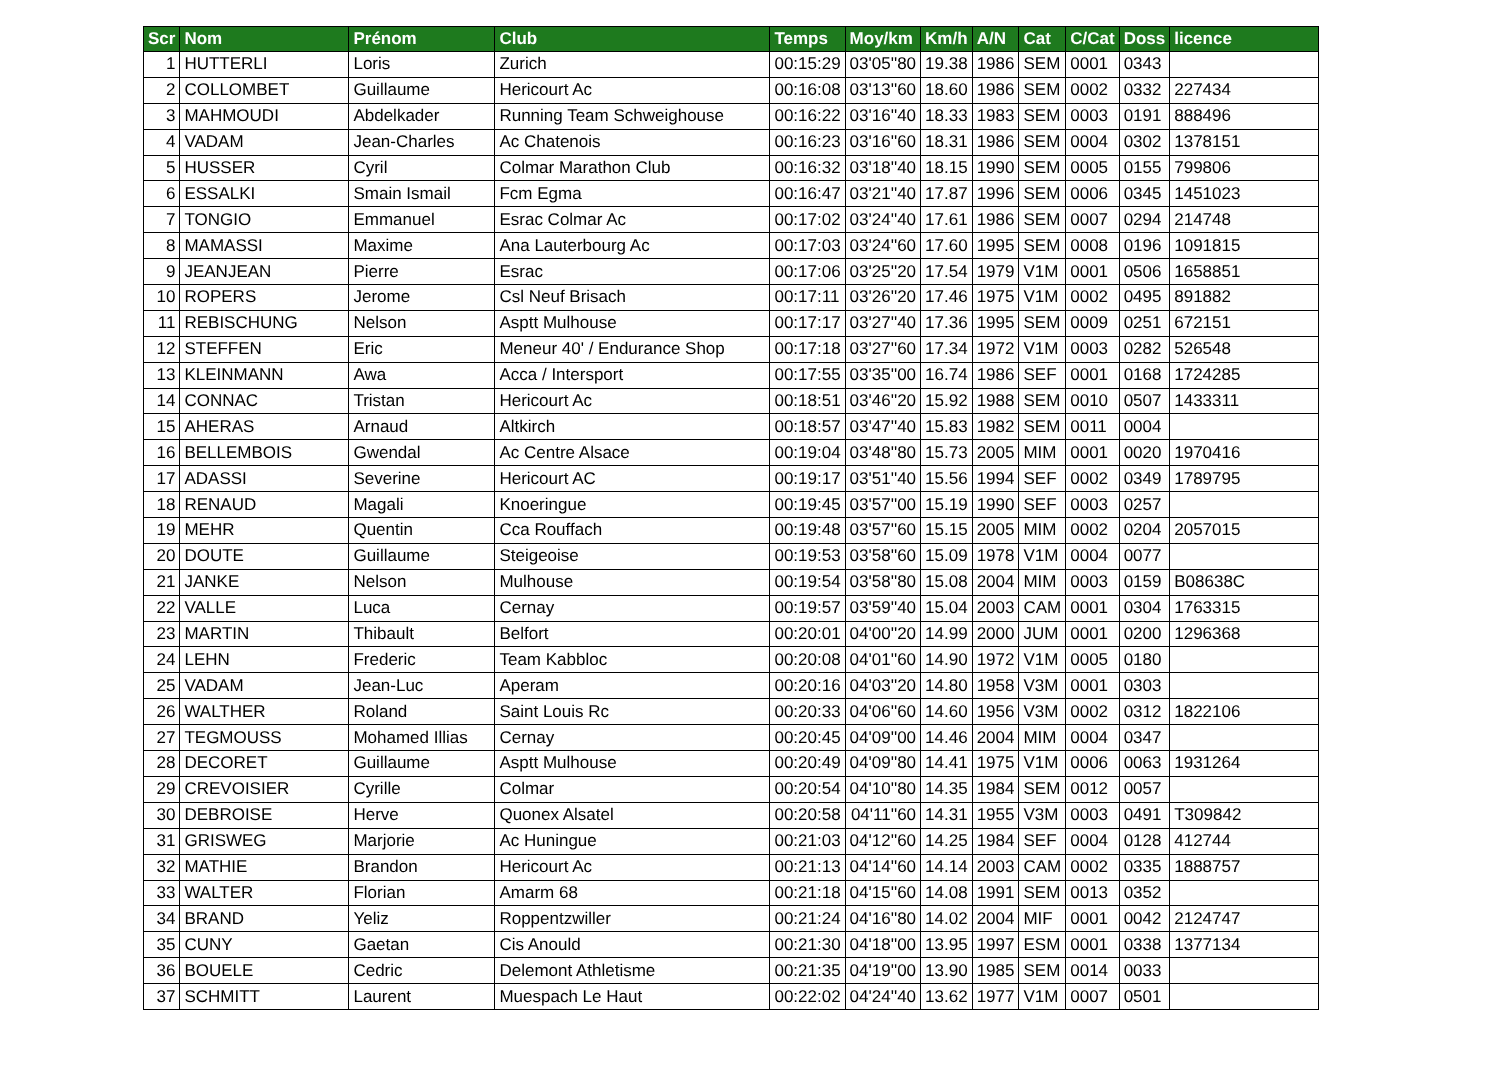| Scr | Nom | Prénom | Club | Temps | Moy/km | Km/h | A/N | Cat | C/Cat | Doss | licence |
| --- | --- | --- | --- | --- | --- | --- | --- | --- | --- | --- | --- |
| 1 | HUTTERLI | Loris | Zurich | 00:15:29 | 03'05''80 | 19.38 | 1986 | SEM | 0001 | 0343 | |
| 2 | COLLOMBET | Guillaume | Hericourt Ac | 00:16:08 | 03'13''60 | 18.60 | 1986 | SEM | 0002 | 0332 | 227434 |
| 3 | MAHMOUDI | Abdelkader | Running Team Schweighouse | 00:16:22 | 03'16''40 | 18.33 | 1983 | SEM | 0003 | 0191 | 888496 |
| 4 | VADAM | Jean-Charles | Ac Chatenois | 00:16:23 | 03'16''60 | 18.31 | 1986 | SEM | 0004 | 0302 | 1378151 |
| 5 | HUSSER | Cyril | Colmar Marathon Club | 00:16:32 | 03'18''40 | 18.15 | 1990 | SEM | 0005 | 0155 | 799806 |
| 6 | ESSALKI | Smain Ismail | Fcm Egma | 00:16:47 | 03'21''40 | 17.87 | 1996 | SEM | 0006 | 0345 | 1451023 |
| 7 | TONGIO | Emmanuel | Esrac Colmar Ac | 00:17:02 | 03'24''40 | 17.61 | 1986 | SEM | 0007 | 0294 | 214748 |
| 8 | MAMASSI | Maxime | Ana Lauterbourg Ac | 00:17:03 | 03'24''60 | 17.60 | 1995 | SEM | 0008 | 0196 | 1091815 |
| 9 | JEANJEAN | Pierre | Esrac | 00:17:06 | 03'25''20 | 17.54 | 1979 | V1M | 0001 | 0506 | 1658851 |
| 10 | ROPERS | Jerome | Csl Neuf Brisach | 00:17:11 | 03'26''20 | 17.46 | 1975 | V1M | 0002 | 0495 | 891882 |
| 11 | REBISCHUNG | Nelson | Asptt Mulhouse | 00:17:17 | 03'27''40 | 17.36 | 1995 | SEM | 0009 | 0251 | 672151 |
| 12 | STEFFEN | Eric | Meneur 40' / Endurance Shop | 00:17:18 | 03'27''60 | 17.34 | 1972 | V1M | 0003 | 0282 | 526548 |
| 13 | KLEINMANN | Awa | Acca / Intersport | 00:17:55 | 03'35''00 | 16.74 | 1986 | SEF | 0001 | 0168 | 1724285 |
| 14 | CONNAC | Tristan | Hericourt Ac | 00:18:51 | 03'46''20 | 15.92 | 1988 | SEM | 0010 | 0507 | 1433311 |
| 15 | AHERAS | Arnaud | Altkirch | 00:18:57 | 03'47''40 | 15.83 | 1982 | SEM | 0011 | 0004 | |
| 16 | BELLEMBOIS | Gwendal | Ac Centre Alsace | 00:19:04 | 03'48''80 | 15.73 | 2005 | MIM | 0001 | 0020 | 1970416 |
| 17 | ADASSI | Severine | Hericourt AC | 00:19:17 | 03'51''40 | 15.56 | 1994 | SEF | 0002 | 0349 | 1789795 |
| 18 | RENAUD | Magali | Knoeringue | 00:19:45 | 03'57''00 | 15.19 | 1990 | SEF | 0003 | 0257 | |
| 19 | MEHR | Quentin | Cca Rouffach | 00:19:48 | 03'57''60 | 15.15 | 2005 | MIM | 0002 | 0204 | 2057015 |
| 20 | DOUTE | Guillaume | Steigeoise | 00:19:53 | 03'58''60 | 15.09 | 1978 | V1M | 0004 | 0077 | |
| 21 | JANKE | Nelson | Mulhouse | 00:19:54 | 03'58''80 | 15.08 | 2004 | MIM | 0003 | 0159 | B08638C |
| 22 | VALLE | Luca | Cernay | 00:19:57 | 03'59''40 | 15.04 | 2003 | CAM | 0001 | 0304 | 1763315 |
| 23 | MARTIN | Thibault | Belfort | 00:20:01 | 04'00''20 | 14.99 | 2000 | JUM | 0001 | 0200 | 1296368 |
| 24 | LEHN | Frederic | Team Kabbloc | 00:20:08 | 04'01''60 | 14.90 | 1972 | V1M | 0005 | 0180 | |
| 25 | VADAM | Jean-Luc | Aperam | 00:20:16 | 04'03''20 | 14.80 | 1958 | V3M | 0001 | 0303 | |
| 26 | WALTHER | Roland | Saint Louis Rc | 00:20:33 | 04'06''60 | 14.60 | 1956 | V3M | 0002 | 0312 | 1822106 |
| 27 | TEGMOUSS | Mohamed Illias | Cernay | 00:20:45 | 04'09''00 | 14.46 | 2004 | MIM | 0004 | 0347 | |
| 28 | DECORET | Guillaume | Asptt Mulhouse | 00:20:49 | 04'09''80 | 14.41 | 1975 | V1M | 0006 | 0063 | 1931264 |
| 29 | CREVOISIER | Cyrille | Colmar | 00:20:54 | 04'10''80 | 14.35 | 1984 | SEM | 0012 | 0057 | |
| 30 | DEBROISE | Herve | Quonex Alsatel | 00:20:58 | 04'11''60 | 14.31 | 1955 | V3M | 0003 | 0491 | T309842 |
| 31 | GRISWEG | Marjorie | Ac Huningue | 00:21:03 | 04'12''60 | 14.25 | 1984 | SEF | 0004 | 0128 | 412744 |
| 32 | MATHIE | Brandon | Hericourt Ac | 00:21:13 | 04'14''60 | 14.14 | 2003 | CAM | 0002 | 0335 | 1888757 |
| 33 | WALTER | Florian | Amarm 68 | 00:21:18 | 04'15''60 | 14.08 | 1991 | SEM | 0013 | 0352 | |
| 34 | BRAND | Yeliz | Roppentzwiller | 00:21:24 | 04'16''80 | 14.02 | 2004 | MIF | 0001 | 0042 | 2124747 |
| 35 | CUNY | Gaetan | Cis Anould | 00:21:30 | 04'18''00 | 13.95 | 1997 | ESM | 0001 | 0338 | 1377134 |
| 36 | BOUELE | Cedric | Delemont Athletisme | 00:21:35 | 04'19''00 | 13.90 | 1985 | SEM | 0014 | 0033 | |
| 37 | SCHMITT | Laurent | Muespach Le Haut | 00:22:02 | 04'24''40 | 13.62 | 1977 | V1M | 0007 | 0501 | |